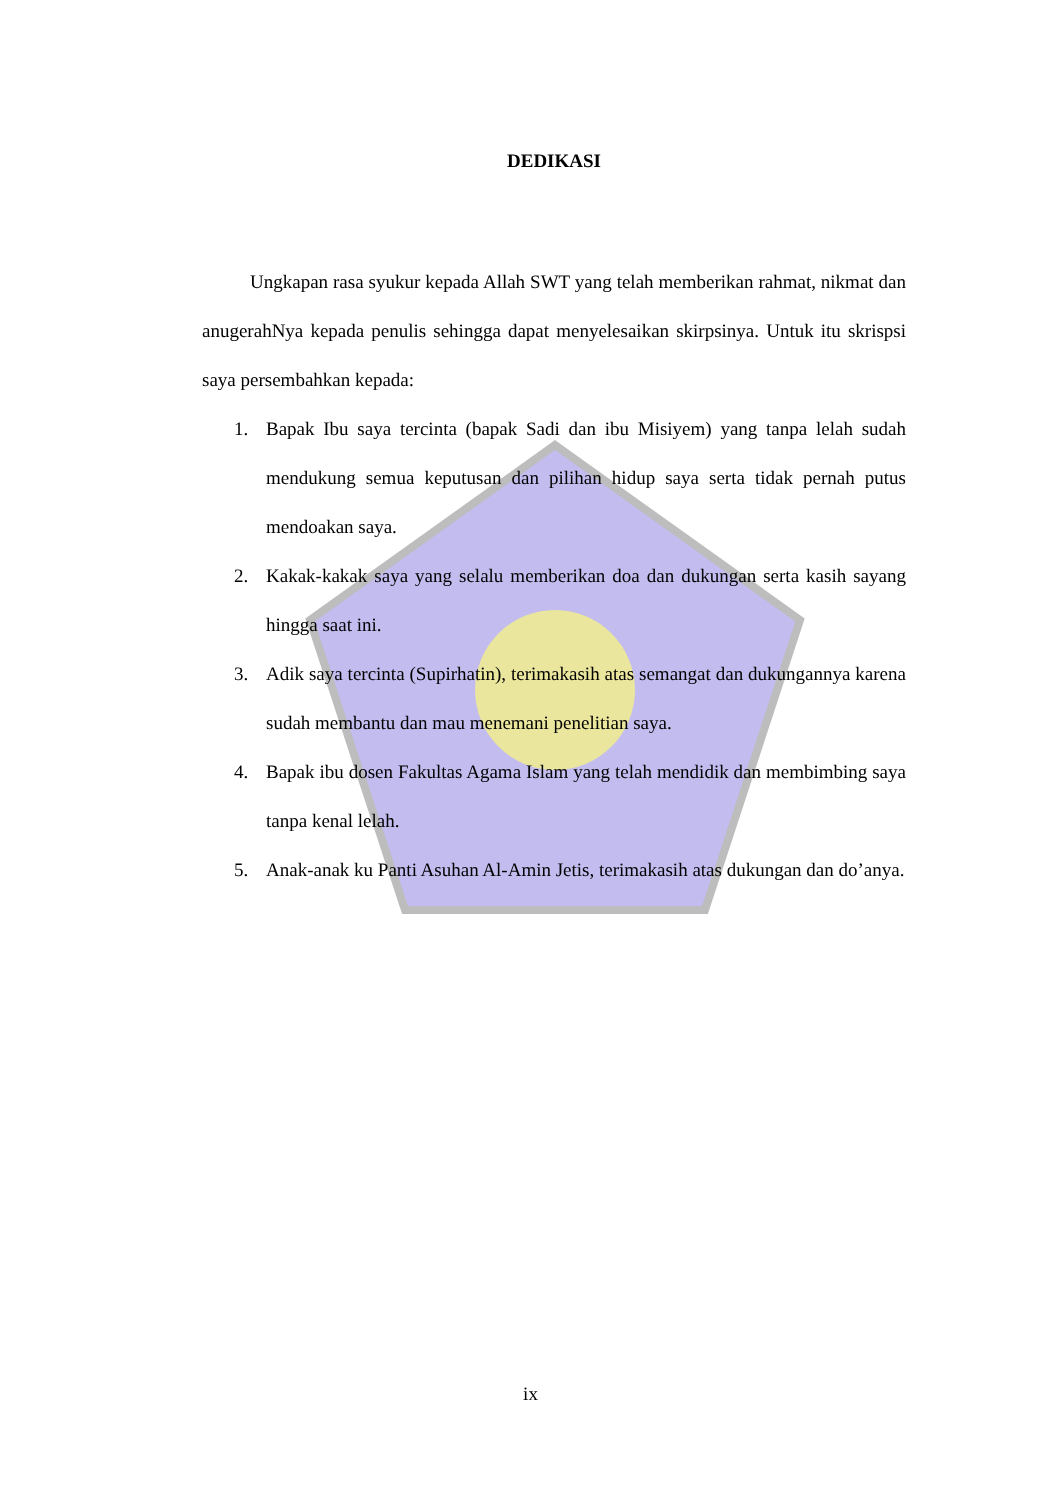DEDIKASI
Ungkapan rasa syukur kepada Allah SWT yang telah memberikan rahmat, nikmat dan anugerahNya kepada penulis sehingga dapat menyelesaikan skirpsinya. Untuk itu skrispsi saya persembahkan kepada:
1. Bapak Ibu saya tercinta (bapak Sadi dan ibu Misiyem) yang tanpa lelah sudah mendukung semua keputusan dan pilihan hidup saya serta tidak pernah putus mendoakan saya.
2. Kakak-kakak saya yang selalu memberikan doa dan dukungan serta kasih sayang hingga saat ini.
3. Adik saya tercinta (Supirhatin), terimakasih atas semangat dan dukungannya karena sudah membantu dan mau menemani penelitian saya.
4. Bapak ibu dosen Fakultas Agama Islam yang telah mendidik dan membimbing saya tanpa kenal lelah.
5. Anak-anak ku Panti Asuhan Al-Amin Jetis, terimakasih atas dukungan dan do’anya.
ix